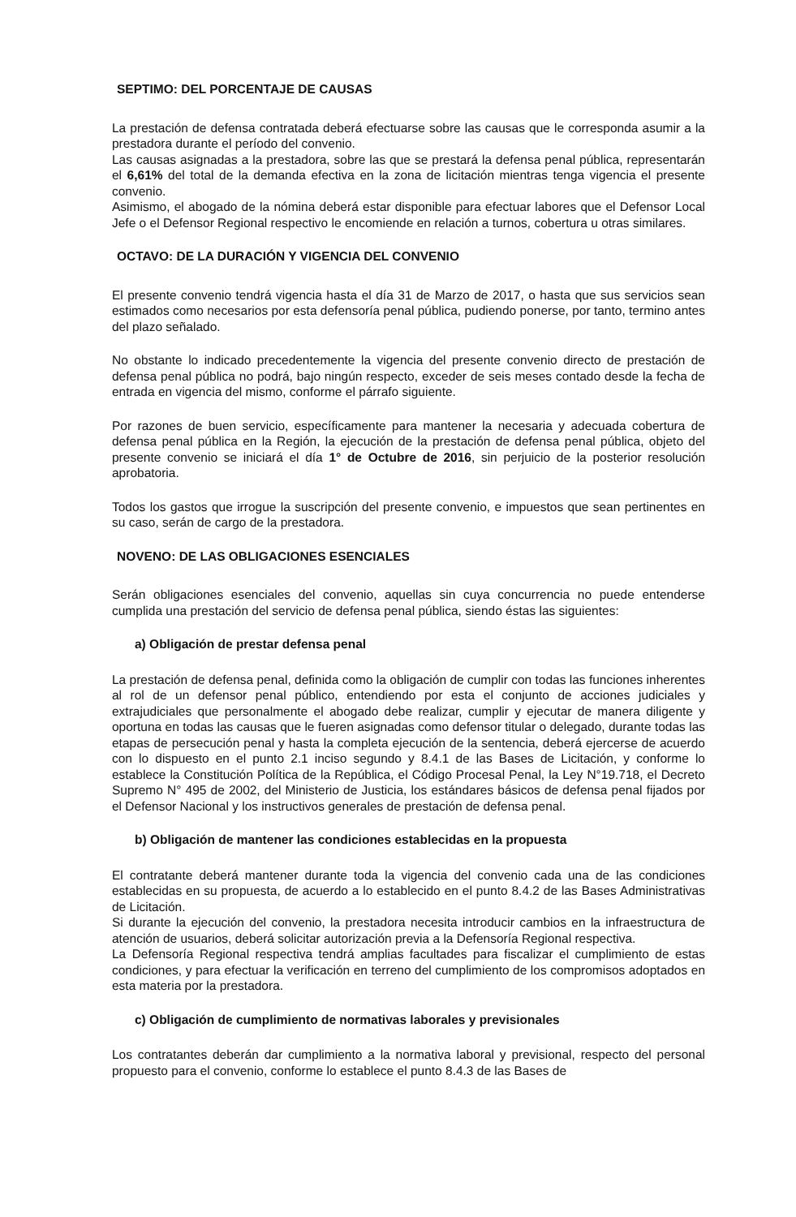SEPTIMO: DEL PORCENTAJE DE CAUSAS
La prestación de defensa contratada deberá efectuarse sobre las causas que le corresponda asumir a la prestadora durante el período del convenio.
Las causas asignadas a la prestadora, sobre las que se prestará la defensa penal pública, representarán el 6,61% del total de la demanda efectiva en la zona de licitación mientras tenga vigencia el presente convenio.
Asimismo, el abogado de la nómina deberá estar disponible para efectuar labores que el Defensor Local Jefe o el Defensor Regional respectivo le encomiende en relación a turnos, cobertura u otras similares.
OCTAVO: DE LA DURACIÓN Y VIGENCIA DEL CONVENIO
El presente convenio tendrá vigencia hasta el día 31 de Marzo de 2017, o hasta que sus servicios sean estimados como necesarios por esta defensoría penal pública, pudiendo ponerse, por tanto, termino antes del plazo señalado.
No obstante lo indicado precedentemente la vigencia del presente convenio directo de prestación de defensa penal pública no podrá, bajo ningún respecto, exceder de seis meses contado desde la fecha de entrada en vigencia del mismo, conforme el párrafo siguiente.
Por razones de buen servicio, específicamente para mantener la necesaria y adecuada cobertura de defensa penal pública en la Región, la ejecución de la prestación de defensa penal pública, objeto del presente convenio se iniciará el día 1° de Octubre de 2016, sin perjuicio de la posterior resolución aprobatoria.
Todos los gastos que irrogue la suscripción del presente convenio, e impuestos que sean pertinentes en su caso, serán de cargo de la prestadora.
NOVENO: DE LAS OBLIGACIONES ESENCIALES
Serán obligaciones esenciales del convenio, aquellas sin cuya concurrencia no puede entenderse cumplida una prestación del servicio de defensa penal pública, siendo éstas las siguientes:
a) Obligación de prestar defensa penal
La prestación de defensa penal, definida como la obligación de cumplir con todas las funciones inherentes al rol de un defensor penal público, entendiendo por esta el conjunto de acciones judiciales y extrajudiciales que personalmente el abogado debe realizar, cumplir y ejecutar de manera diligente y oportuna en todas las causas que le fueren asignadas como defensor titular o delegado, durante todas las etapas de persecución penal y hasta la completa ejecución de la sentencia, deberá ejercerse de acuerdo con lo dispuesto en el punto 2.1 inciso segundo y 8.4.1 de las Bases de Licitación, y conforme lo establece la Constitución Política de la República, el Código Procesal Penal, la Ley N°19.718, el Decreto Supremo N° 495 de 2002, del Ministerio de Justicia, los estándares básicos de defensa penal fijados por el Defensor Nacional y los instructivos generales de prestación de defensa penal.
b) Obligación de mantener las condiciones establecidas en la propuesta
El contratante deberá mantener durante toda la vigencia del convenio cada una de las condiciones establecidas en su propuesta, de acuerdo a lo establecido en el punto 8.4.2 de las Bases Administrativas de Licitación.
Si durante la ejecución del convenio, la prestadora necesita introducir cambios en la infraestructura de atención de usuarios, deberá solicitar autorización previa a la Defensoría Regional respectiva.
La Defensoría Regional respectiva tendrá amplias facultades para fiscalizar el cumplimiento de estas condiciones, y para efectuar la verificación en terreno del cumplimiento de los compromisos adoptados en esta materia por la prestadora.
c) Obligación de cumplimiento de normativas laborales y previsionales
Los contratantes deberán dar cumplimiento a la normativa laboral y previsional, respecto del personal propuesto para el convenio, conforme lo establece el punto 8.4.3 de las Bases de